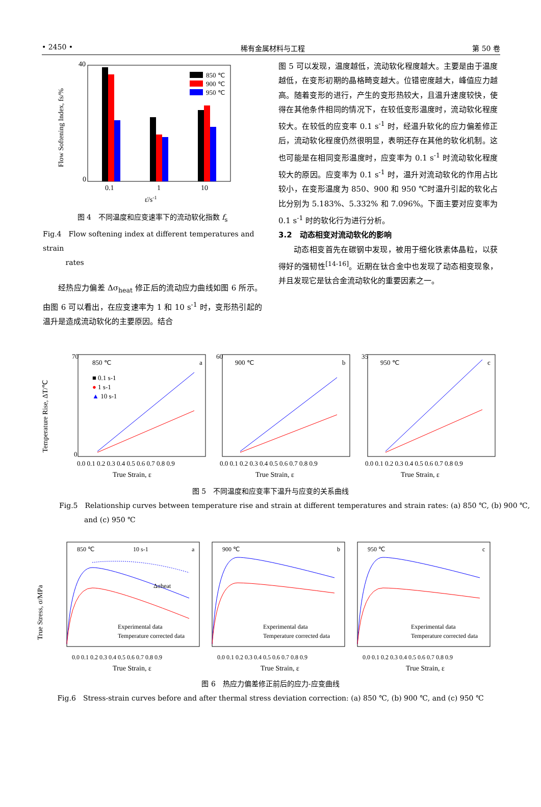• 2450 • 稀有金属材料与工程 第 50 卷
40
0
Flow Softening Index, fs/%
850 ℃
900 ℃
950 ℃
0.1
1
10
ε̇/s-1
图 4　不同温度和应变速率下的流动软化指数 f<sub>s</sub>
Fig.4　Flow softening index at different temperatures and strain
rates
经热应力偏差 Δσ<sub>heat</sub> 修正后的流动应力曲线如图 6 所示。由图 6 可以看出，在应变速率为 1 和 10 s<sup>-1</sup> 时，变形热引起的温升是造成流动软化的主要原因。结合
图 5 可以发现，温度越低，流动软化程度越大。主要是由于温度越低，在变形初期的晶格畸变越大。位错密度越大，峰值应力越高。随着变形的进行，产生的变形热较大，且温升速度较快，使得在其他条件相同的情况下，在较低变形温度时，流动软化程度较大。在较低的应变率 0.1 s<sup>-1</sup> 时，经温升软化的应力偏差修正后，流动软化程度仍然很明显，表明还存在其他的软化机制。这也可能是在相同变形温度时，应变率为 0.1 s<sup>-1</sup> 时流动软化程度较大的原因。应变率为 0.1 s<sup>-1</sup> 时，温升对流动软化的作用占比较小，在变形温度为 850、900 和 950 ℃时温升引起的软化占比分别为 5.183%、5.332% 和 7.096%。下面主要对应变率为 0.1 s<sup>-1</sup> 时的软化行为进行分析。
3.2　动态相变对流动软化的影响
动态相变首先在碳钢中发现，被用于细化铁素体晶粒，以获得好的强韧性<sup>[14-16]</sup>。近期在钛合金中也发现了动态相变现象，并且发现它是钛合金流动软化的重要因素之一。
Temperature Rise, ΔT/℃
850 ℃
a
70
0
0.0 0.1 0.2 0.3 0.4 0.5 0.6 0.7 0.8 0.9
True Strain, ε
900 ℃
b
60
0.0 0.1 0.2 0.3 0.4 0.5 0.6 0.7 0.8 0.9
True Strain, ε
950 ℃
c
35
0.0 0.1 0.2 0.3 0.4 0.5 0.6 0.7 0.8 0.9
True Strain, ε
■ 0.1 s-1
● 1 s-1
▲ 10 s-1
图 5　不同温度和应变率下温升与应变的关系曲线
Fig.5　Relationship curves between temperature rise and strain at different temperatures and strain rates: (a) 850 ℃, (b) 900 ℃,
and (c) 950 ℃
True Stress, σ/MPa
850 ℃
a
0.0 0.1 0.2 0.3 0.4 0.5 0.6 0.7 0.8 0.9
True Strain, ε
10 s-1
Δσheat
Experimental data
Temperature corrected data
900 ℃
b
0.0 0.1 0.2 0.3 0.4 0.5 0.6 0.7 0.8 0.9
True Strain, ε
Experimental data
Temperature corrected data
950 ℃
c
0.0 0.1 0.2 0.3 0.4 0.5 0.6 0.7 0.8 0.9
True Strain, ε
Experimental data
Temperature corrected data
图 6　热应力偏差修正前后的应力-应变曲线
Fig.6　Stress-strain curves before and after thermal stress deviation correction: (a) 850 ℃, (b) 900 ℃, and (c) 950 ℃